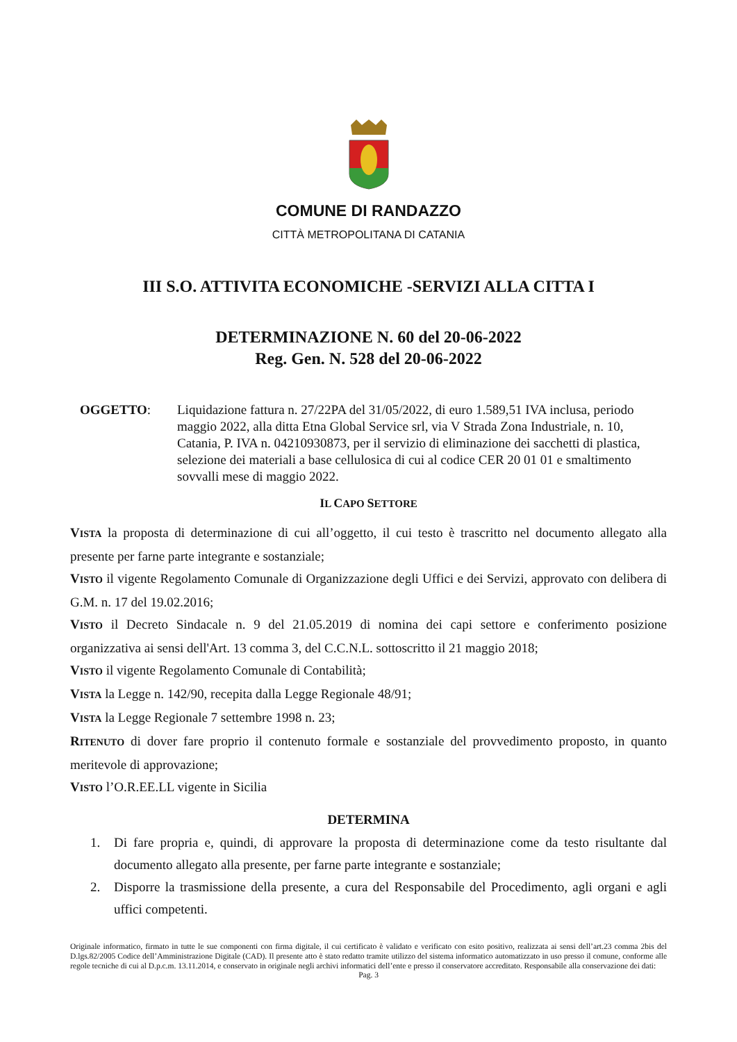COMUNE DI RANDAZZO
CITTÀ METROPOLITANA DI CATANIA
III S.O. ATTIVITA ECONOMICHE -SERVIZI ALLA CITTA I
DETERMINAZIONE N. 60 del 20-06-2022
Reg. Gen. N. 528 del 20-06-2022
OGGETTO: Liquidazione fattura n. 27/22PA del 31/05/2022, di euro 1.589,51 IVA inclusa, periodo maggio 2022, alla ditta Etna Global Service srl, via V Strada Zona Industriale, n. 10, Catania, P. IVA n. 04210930873, per il servizio di eliminazione dei sacchetti di plastica, selezione dei materiali a base cellulosica di cui al codice CER 20 01 01 e smaltimento sovvalli mese di maggio 2022.
IL CAPO SETTORE
VISTA la proposta di determinazione di cui all’oggetto, il cui testo è trascritto nel documento allegato alla presente per farne parte integrante e sostanziale;
VISTO il vigente Regolamento Comunale di Organizzazione degli Uffici e dei Servizi, approvato con delibera di G.M. n. 17 del 19.02.2016;
VISTO il Decreto Sindacale n. 9 del 21.05.2019 di nomina dei capi settore e conferimento posizione organizzativa ai sensi dell'Art. 13 comma 3, del C.C.N.L. sottoscritto il 21 maggio 2018;
VISTO il vigente Regolamento Comunale di Contabilità;
VISTA la Legge n. 142/90, recepita dalla Legge Regionale 48/91;
VISTA la Legge Regionale 7 settembre 1998 n. 23;
RITENUTO di dover fare proprio il contenuto formale e sostanziale del provvedimento proposto, in quanto meritevole di approvazione;
VISTO l’O.R.EE.LL vigente in Sicilia
DETERMINA
1. Di fare propria e, quindi, di approvare la proposta di determinazione come da testo risultante dal documento allegato alla presente, per farne parte integrante e sostanziale;
2. Disporre la trasmissione della presente, a cura del Responsabile del Procedimento, agli organi e agli uffici competenti.
Originale informatico, firmato in tutte le sue componenti con firma digitale, il cui certificato è validato e verificato con esito positivo, realizzata ai sensi dell’art.23 comma 2bis del D.lgs.82/2005 Codice dell’Amministrazione Digitale (CAD). Il presente atto è stato redatto tramite utilizzo del sistema informatico automatizzato in uso presso il comune, conforme alle regole tecniche di cui al D.p.c.m. 13.11.2014, e conservato in originale negli archivi informatici dell’ente e presso il conservatore accreditato. Responsabile alla conservazione dei dati:
Pag. 3